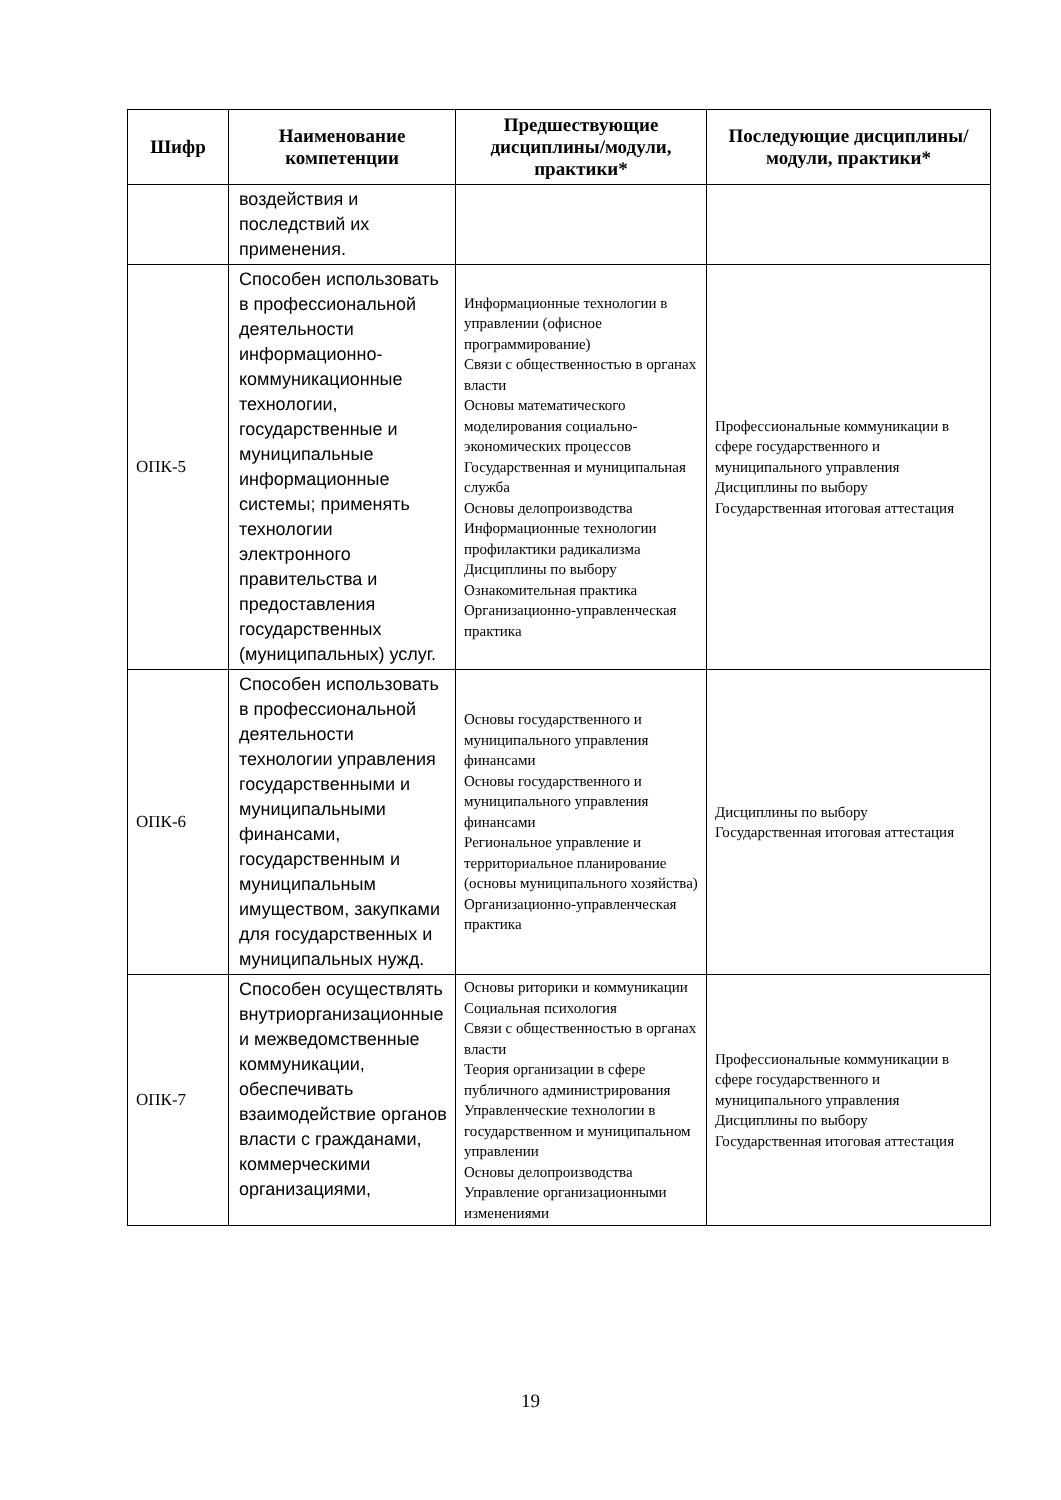| Шифр | Наименование компетенции | Предшествующие дисциплины/модули, практики* | Последующие дисциплины/модули, практики* |
| --- | --- | --- | --- |
| | воздействия и последствий их применения. | | |
| ОПК-5 | Способен использовать в профессиональной деятельности информационно-коммуникационные технологии, государственные и муниципальные информационные системы; применять технологии электронного правительства и предоставления государственных (муниципальных) услуг. | Информационные технологии в управлении (офисное программирование) Связи с общественностью в органах власти Основы математического моделирования социально-экономических процессов Государственная и муниципальная служба Основы делопроизводства Информационные технологии профилактики радикализма Дисциплины по выбору Ознакомительная практика Организационно-управленческая практика | Профессиональные коммуникации в сфере государственного и муниципального управления Дисциплины по выбору Государственная итоговая аттестация |
| ОПК-6 | Способен использовать в профессиональной деятельности технологии управления государственными и муниципальными финансами, государственным и муниципальным имуществом, закупками для государственных и муниципальных нужд. | Основы государственного и муниципального управления финансами Основы государственного и муниципального управления финансами Региональное управление и территориальное планирование (основы муниципального хозяйства) Организационно-управленческая практика | Дисциплины по выбору Государственная итоговая аттестация |
| ОПК-7 | Способен осуществлять внутриорганизационные и межведомственные коммуникации, обеспечивать взаимодействие органов власти с гражданами, коммерческими организациями, | Основы риторики и коммуникации Социальная психология Связи с общественностью в органах власти Теория организации в сфере публичного администрирования Управленческие технологии в государственном и муниципальном управлении Основы делопроизводства Управление организационными изменениями | Профессиональные коммуникации в сфере государственного и муниципального управления Дисциплины по выбору Государственная итоговая аттестация |
19